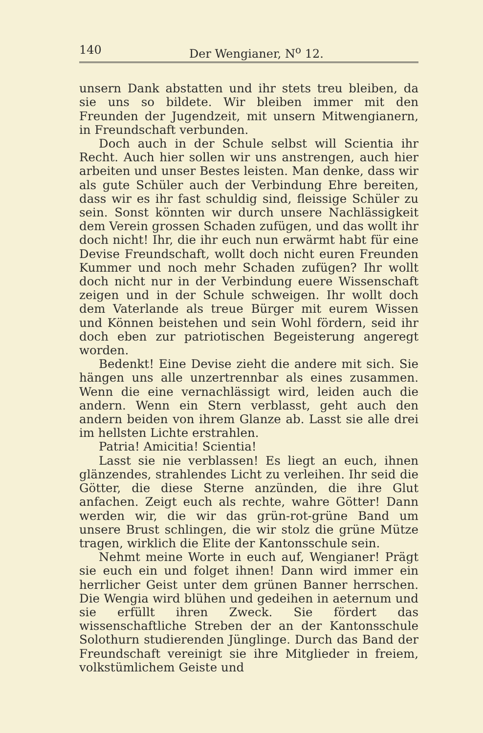140 Der Wengianer, N<sup>o</sup> 12.
unsern Dank abstatten und ihr stets treu bleiben, da sie uns so bildete. Wir bleiben immer mit den Freunden der Jugendzeit, mit unsern Mitwengianern, in Freundschaft verbunden.
Doch auch in der Schule selbst will Scientia ihr Recht. Auch hier sollen wir uns anstrengen, auch hier arbeiten und unser Bestes leisten. Man denke, dass wir als gute Schüler auch der Verbindung Ehre bereiten, dass wir es ihr fast schuldig sind, fleissige Schüler zu sein. Sonst könnten wir durch unsere Nachlässigkeit dem Verein grossen Schaden zufügen, und das wollt ihr doch nicht! Ihr, die ihr euch nun erwärmt habt für eine Devise Freundschaft, wollt doch nicht euren Freunden Kummer und noch mehr Schaden zufügen? Ihr wollt doch nicht nur in der Verbindung euere Wissenschaft zeigen und in der Schule schweigen. Ihr wollt doch dem Vaterlande als treue Bürger mit eurem Wissen und Können beistehen und sein Wohl fördern, seid ihr doch eben zur patriotischen Begeisterung angeregt worden.
Bedenkt! Eine Devise zieht die andere mit sich. Sie hängen uns alle unzertrennbar als eines zusammen. Wenn die eine vernachlässigt wird, leiden auch die andern. Wenn ein Stern verblasst, geht auch den andern beiden von ihrem Glanze ab. Lasst sie alle drei im hellsten Lichte erstrahlen.
Patria! Amicitia! Scientia!
Lasst sie nie verblassen! Es liegt an euch, ihnen glänzendes, strahlendes Licht zu verleihen. Ihr seid die Götter, die diese Sterne anzünden, die ihre Glut anfachen. Zeigt euch als rechte, wahre Götter! Dann werden wir, die wir das grün-rot-grüne Band um unsere Brust schlingen, die wir stolz die grüne Mütze tragen, wirklich die Elite der Kantonsschule sein.
Nehmt meine Worte in euch auf, Wengianer! Prägt sie euch ein und folget ihnen! Dann wird immer ein herrlicher Geist unter dem grünen Banner herrschen. Die Wengia wird blühen und gedeihen in aeternum und sie erfüllt ihren Zweck. Sie fördert das wissenschaftliche Streben der an der Kantonsschule Solothurn studierenden Jünglinge. Durch das Band der Freundschaft vereinigt sie ihre Mitglieder in freiem, volkstümlichem Geiste und